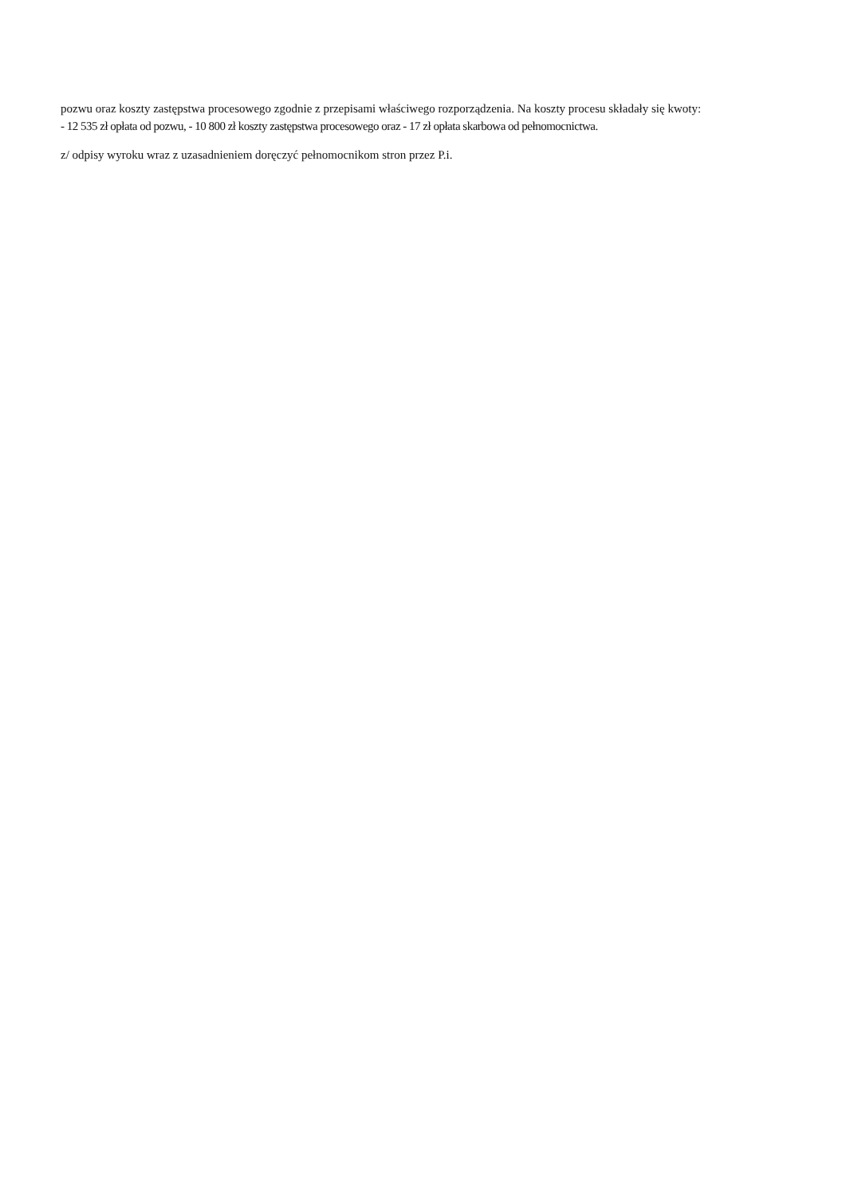pozwu oraz koszty zastępstwa procesowego zgodnie z przepisami właściwego rozporządzenia. Na koszty procesu składały się kwoty:
- 12 535 zł opłata od pozwu, - 10 800 zł koszty zastępstwa procesowego oraz - 17 zł opłata skarbowa od pełnomocnictwa.
z/ odpisy wyroku wraz z uzasadnieniem doręczyć pełnomocnikom stron przez P.i.